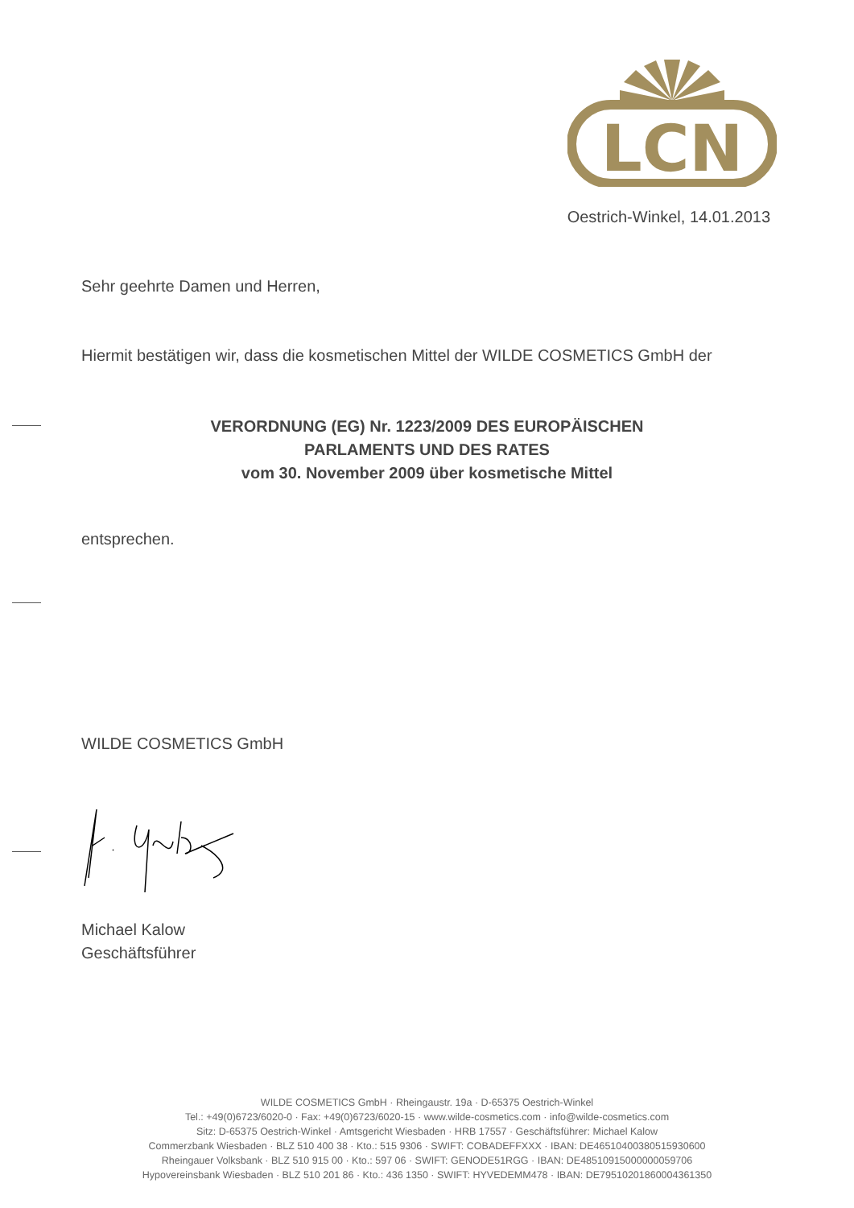LCN
Oestrich-Winkel, 14.01.2013
Sehr geehrte Damen und Herren,
Hiermit bestätigen wir, dass die kosmetischen Mittel der WILDE COSMETICS GmbH der
VERORDNUNG (EG) Nr. 1223/2009 DES EUROPÄISCHEN
PARLAMENTS UND DES RATES
vom 30. November 2009 über kosmetische Mittel
entsprechen.
WILDE COSMETICS GmbH
Michael Kalow
Geschäftsführer
WILDE COSMETICS GmbH · Rheingaustr. 19a · D-65375 Oestrich-Winkel
Tel.: +49(0)6723/6020-0 · Fax: +49(0)6723/6020-15 · www.wilde-cosmetics.com · info@wilde-cosmetics.com
Sitz: D-65375 Oestrich-Winkel · Amtsgericht Wiesbaden · HRB 17557 · Geschäftsführer: Michael Kalow
Commerzbank Wiesbaden · BLZ 510 400 38 · Kto.: 515 9306 · SWIFT: COBADEFFXXX · IBAN: DE46510400380515930600
Rheingauer Volksbank · BLZ 510 915 00 · Kto.: 597 06 · SWIFT: GENODE51RGG · IBAN: DE48510915000000059706
Hypovereinsbank Wiesbaden · BLZ 510 201 86 · Kto.: 436 1350 · SWIFT: HYVEDEMM478 · IBAN: DE79510201860004361350